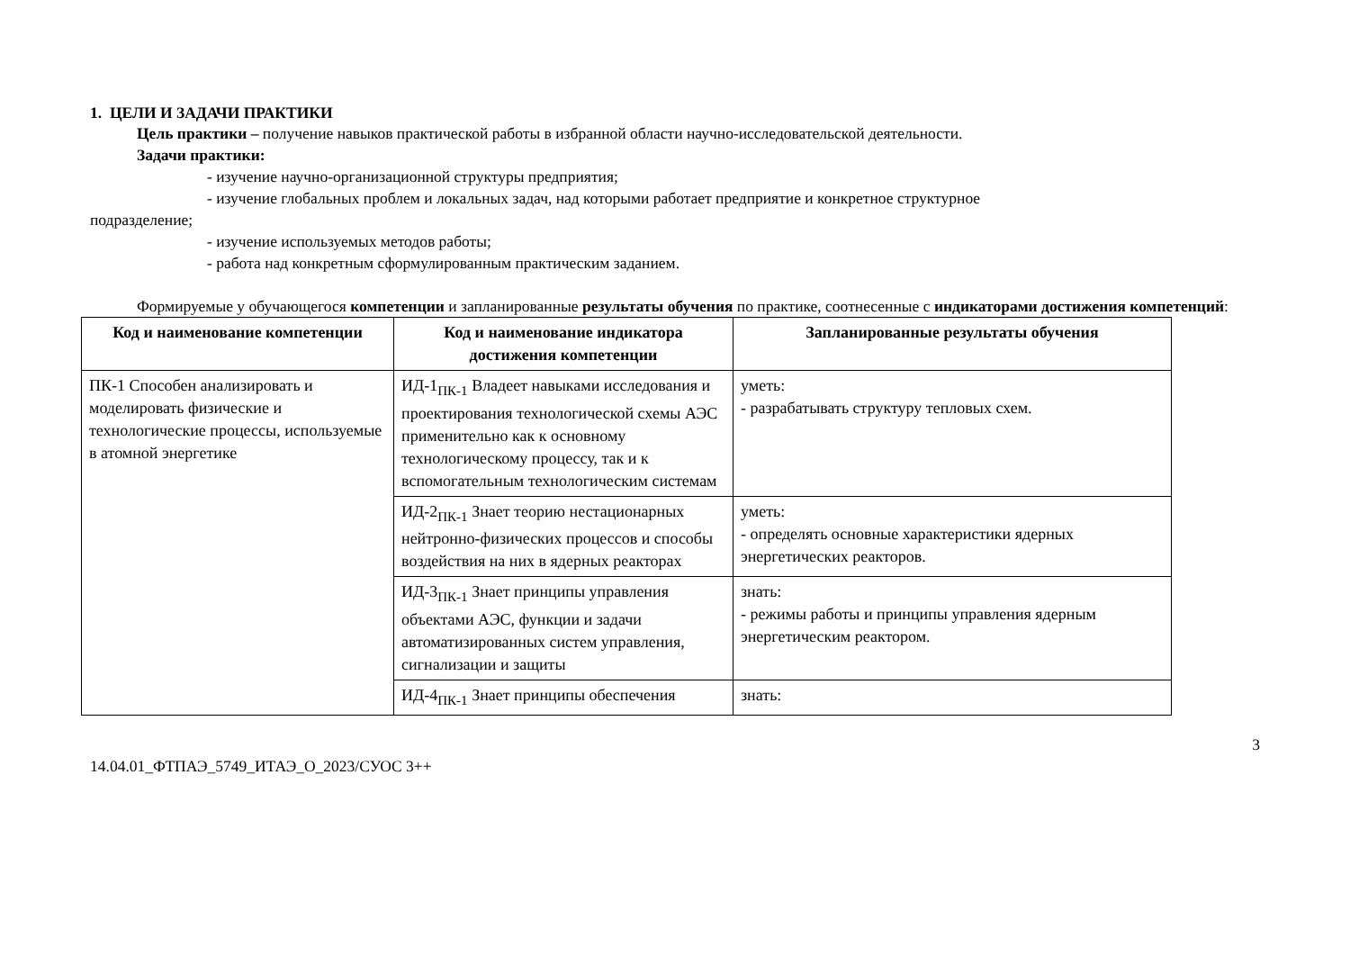1. ЦЕЛИ И ЗАДАЧИ ПРАКТИКИ
Цель практики – получение навыков практической работы в избранной области научно-исследовательской деятельности.
Задачи практики:
- изучение научно-организационной структуры предприятия;
- изучение глобальных проблем и локальных задач, над которыми работает предприятие и конкретное структурное
подразделение;
- изучение используемых методов работы;
- работа над конкретным сформулированным практическим заданием.
Формируемые у обучающегося компетенции и запланированные результаты обучения по практике, соотнесенные с индикаторами достижения компетенций:
| Код и наименование компетенции | Код и наименование индикатора достижения компетенции | Запланированные результаты обучения |
| --- | --- | --- |
| ПК-1 Способен анализировать и моделировать физические и технологические процессы, используемые в атомной энергетике | ИД-1<sub>ПК-1</sub> Владеет навыками исследования и проектирования технологической схемы АЭС применительно как к основному технологическому процессу, так и к вспомогательным технологическим системам | уметь: - разрабатывать структуру тепловых схем. |
| | ИД-2<sub>ПК-1</sub> Знает теорию нестационарных нейтронно-физических процессов и способы воздействия на них в ядерных реакторах | уметь: - определять основные характеристики ядерных энергетических реакторов. |
| | ИД-3<sub>ПК-1</sub> Знает принципы управления объектами АЭС, функции и задачи автоматизированных систем управления, сигнализации и защиты | знать: - режимы работы и принципы управления ядерным энергетическим реактором. |
| | ИД-4<sub>ПК-1</sub> Знает принципы обеспечения | знать: |
3
14.04.01_ФТПАЭ_5749_ИТАЭ_О_2023/СУОС 3++